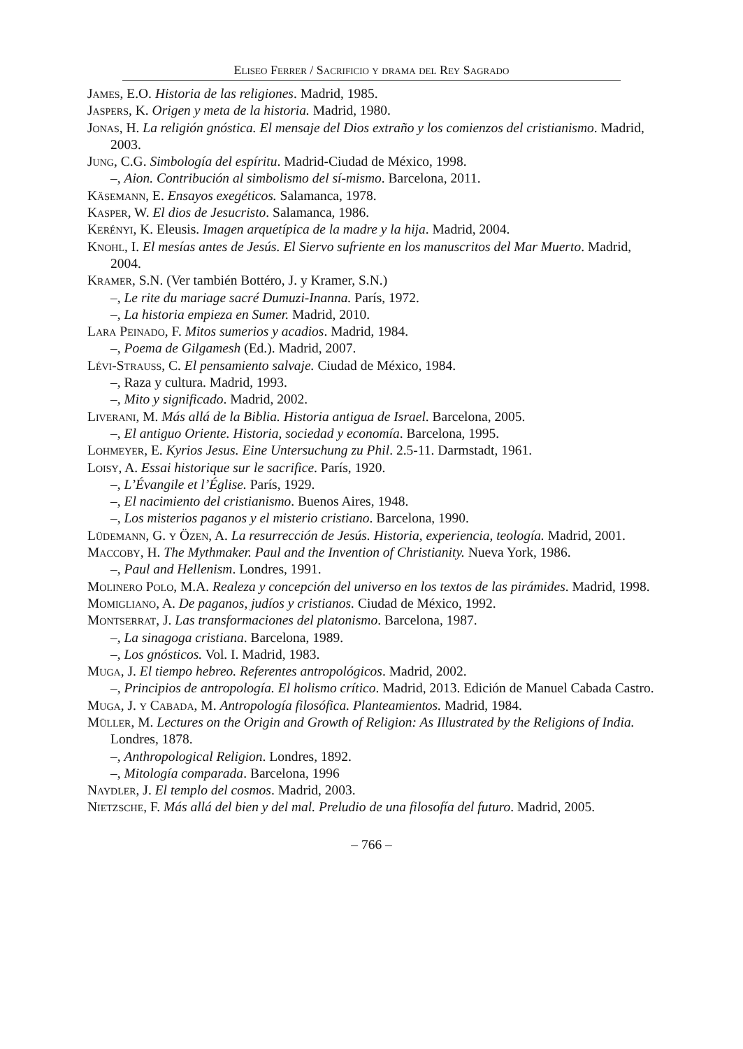Eliseo Ferrer / Sacrificio y drama del Rey Sagrado
James, E.O. Historia de las religiones. Madrid, 1985.
Jaspers, K. Origen y meta de la historia. Madrid, 1980.
Jonas, H. La religión gnóstica. El mensaje del Dios extraño y los comienzos del cristianismo. Madrid, 2003.
Jung, C.G. Simbología del espíritu. Madrid-Ciudad de México, 1998.
–, Aion. Contribución al simbolismo del sí-mismo. Barcelona, 2011.
Käsemann, E. Ensayos exegéticos. Salamanca, 1978.
Kasper, W. El dios de Jesucristo. Salamanca, 1986.
Kerényi, K. Eleusis. Imagen arquetípica de la madre y la hija. Madrid, 2004.
Knohl, I. El mesías antes de Jesús. El Siervo sufriente en los manuscritos del Mar Muerto. Madrid, 2004.
Kramer, S.N. (Ver también Bottéro, J. y Kramer, S.N.)
–, Le rite du mariage sacré Dumuzi-Inanna. París, 1972.
–, La historia empieza en Sumer. Madrid, 2010.
Lara Peinado, F. Mitos sumerios y acadios. Madrid, 1984.
–, Poema de Gilgamesh (Ed.). Madrid, 2007.
Lévi-Strauss, C. El pensamiento salvaje. Ciudad de México, 1984.
–, Raza y cultura. Madrid, 1993.
–, Mito y significado. Madrid, 2002.
Liverani, M. Más allá de la Biblia. Historia antigua de Israel. Barcelona, 2005.
–, El antiguo Oriente. Historia, sociedad y economía. Barcelona, 1995.
Lohmeyer, E. Kyrios Jesus. Eine Untersuchung zu Phil. 2.5-11. Darmstadt, 1961.
Loisy, A. Essai historique sur le sacrifice. París, 1920.
–, L’Évangile et l’Église. París, 1929.
–, El nacimiento del cristianismo. Buenos Aires, 1948.
–, Los misterios paganos y el misterio cristiano. Barcelona, 1990.
Lüdemann, G. y Özen, A. La resurrección de Jesús. Historia, experiencia, teología. Madrid, 2001.
Maccoby, H. The Mythmaker. Paul and the Invention of Christianity. Nueva York, 1986.
–, Paul and Hellenism. Londres, 1991.
Molinero Polo, M.A. Realeza y concepción del universo en los textos de las pirámides. Madrid, 1998.
Momigliano, A. De paganos, judíos y cristianos. Ciudad de México, 1992.
Montserrat, J. Las transformaciones del platonismo. Barcelona, 1987.
–, La sinagoga cristiana. Barcelona, 1989.
–, Los gnósticos. Vol. I. Madrid, 1983.
Muga, J. El tiempo hebreo. Referentes antropológicos. Madrid, 2002.
–, Principios de antropología. El holismo crítico. Madrid, 2013. Edición de Manuel Cabada Castro.
Muga, J. y Cabada, M. Antropología filosófica. Planteamientos. Madrid, 1984.
Müller, M. Lectures on the Origin and Growth of Religion: As Illustrated by the Religions of India. Londres, 1878.
–, Anthropological Religion. Londres, 1892.
–, Mitología comparada. Barcelona, 1996
Naydler, J. El templo del cosmos. Madrid, 2003.
Nietzsche, F. Más allá del bien y del mal. Preludio de una filosofía del futuro. Madrid, 2005.
– 766 –